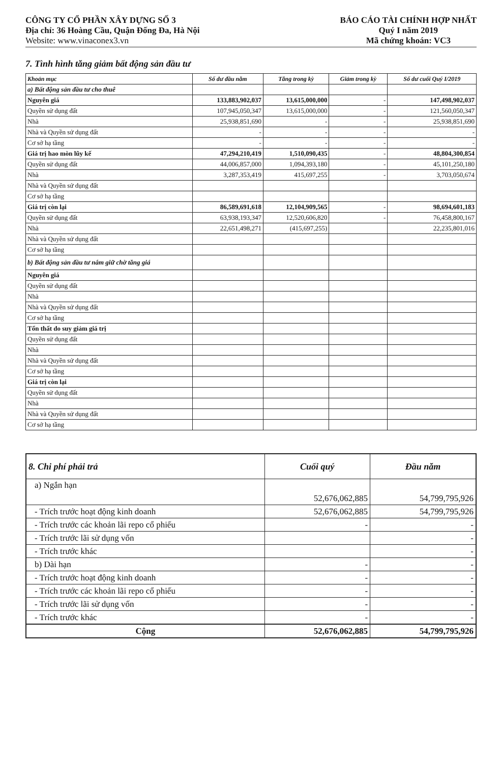CÔNG TY CỔ PHẦN XÂY DỰNG SỐ 3
Địa chỉ: 36 Hoàng Cầu, Quận Đống Đa, Hà Nội
Website: www.vinaconex3.vn
BÁO CÁO TÀI CHÍNH HỢP NHẤT
Quý I năm 2019
Mã chứng khoán: VC3
7. Tình hình tăng giảm bất động sản đầu tư
| Khoản mục | Số dư đầu năm | Tăng trong kỳ | Giảm trong kỳ | Số dư cuối Quý I/2019 |
| --- | --- | --- | --- | --- |
| a) Bất động sản đầu tư cho thuê | | | | |
| Nguyên giá | 133,883,902,037 | 13,615,000,000 | - | 147,498,902,037 |
| Quyền sử dụng đất | 107,945,050,347 | 13,615,000,000 | - | 121,560,050,347 |
| Nhà | 25,938,851,690 | - | - | 25,938,851,690 |
| Nhà và Quyền sử dụng đất | - | - | - | - |
| Cơ sở hạ tầng | - | - | - | - |
| Giá trị hao mòn lũy kế | 47,294,210,419 | 1,510,090,435 | - | 48,804,300,854 |
| Quyền sử dụng đất | 44,006,857,000 | 1,094,393,180 | - | 45,101,250,180 |
| Nhà | 3,287,353,419 | 415,697,255 | - | 3,703,050,674 |
| Nhà và Quyền sử dụng đất | | | | |
| Cơ sở hạ tầng | | | | |
| Giá trị còn lại | 86,589,691,618 | 12,104,909,565 | - | 98,694,601,183 |
| Quyền sử dụng đất | 63,938,193,347 | 12,520,606,820 | - | 76,458,800,167 |
| Nhà | 22,651,498,271 | (415,697,255) | | 22,235,801,016 |
| Nhà và Quyền sử dụng đất | | | | |
| Cơ sở hạ tầng | | | | |
| b) Bất động sản đầu tư nắm giữ chờ tăng giá | | | | |
| Nguyên giá | | | | |
| Quyền sử dụng đất | | | | |
| Nhà | | | | |
| Nhà và Quyền sử dụng đất | | | | |
| Cơ sở hạ tầng | | | | |
| Tổn thất do suy giảm giá trị | | | | |
| Quyền sử dụng đất | | | | |
| Nhà | | | | |
| Nhà và Quyền sử dụng đất | | | | |
| Cơ sở hạ tầng | | | | |
| Giá trị còn lại | | | | |
| Quyền sử dụng đất | | | | |
| Nhà | | | | |
| Nhà và Quyền sử dụng đất | | | | |
| Cơ sở hạ tầng | | | | |
| 8. Chi phí phải trả | Cuối quý | Đầu năm |
| --- | --- | --- |
| a) Ngắn hạn | 52,676,062,885 | 54,799,795,926 |
| - Trích trước hoạt động kinh doanh | 52,676,062,885 | 54,799,795,926 |
| - Trích trước các khoản lãi repo cổ phiếu | - | - |
| - Trích trước lãi sử dụng vốn | | - |
| - Trích trước khác | | - |
| b) Dài hạn | - | - |
| - Trích trước hoạt động kinh doanh | - | - |
| - Trích trước các khoản lãi repo cổ phiếu | - | - |
| - Trích trước lãi sử dụng vốn | - | - |
| - Trích trước khác | - | - |
| Cộng | 52,676,062,885 | 54,799,795,926 |